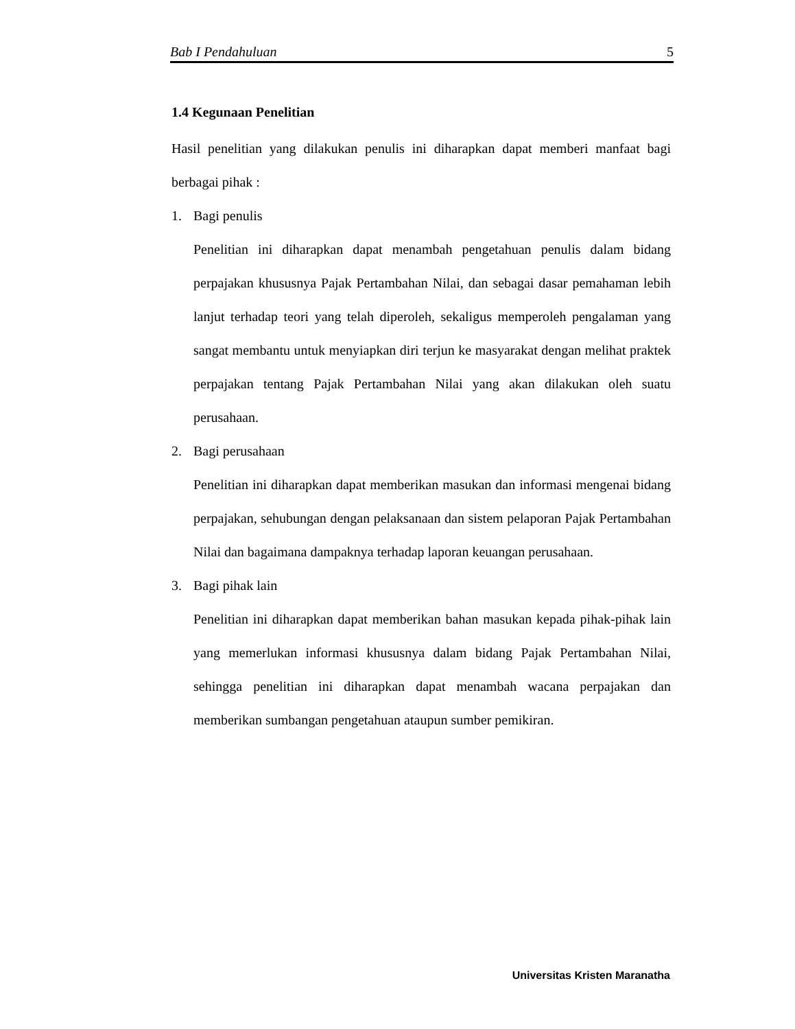Bab I Pendahuluan 5
1.4 Kegunaan Penelitian
Hasil penelitian yang dilakukan penulis ini diharapkan dapat memberi manfaat bagi berbagai pihak :
1. Bagi penulis
Penelitian ini diharapkan dapat menambah pengetahuan penulis dalam bidang perpajakan khususnya Pajak Pertambahan Nilai, dan sebagai dasar pemahaman lebih lanjut terhadap teori yang telah diperoleh, sekaligus memperoleh pengalaman yang sangat membantu untuk menyiapkan diri terjun ke masyarakat dengan melihat praktek perpajakan tentang Pajak Pertambahan Nilai yang akan dilakukan oleh suatu perusahaan.
2. Bagi perusahaan
Penelitian ini diharapkan dapat memberikan masukan dan informasi mengenai bidang perpajakan, sehubungan dengan pelaksanaan dan sistem pelaporan Pajak Pertambahan Nilai dan bagaimana dampaknya terhadap laporan keuangan perusahaan.
3. Bagi pihak lain
Penelitian ini diharapkan dapat memberikan bahan masukan kepada pihak-pihak lain yang memerlukan informasi khususnya dalam bidang Pajak Pertambahan Nilai, sehingga penelitian ini diharapkan dapat menambah wacana perpajakan dan memberikan sumbangan pengetahuan ataupun sumber pemikiran.
Universitas Kristen Maranatha